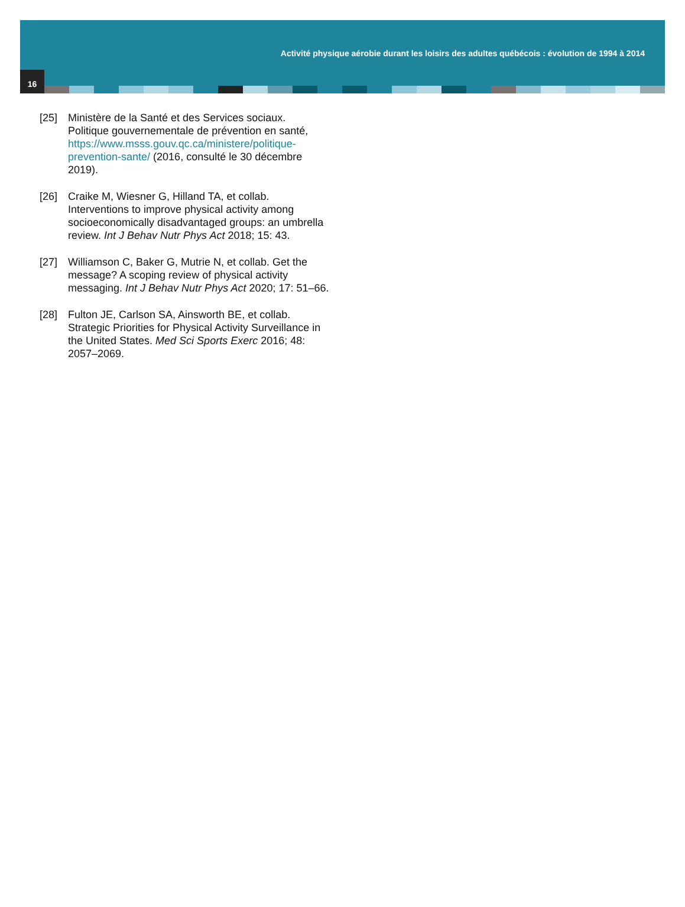Activité physique aérobie durant les loisirs des adultes québécois : évolution de 1994 à 2014
16
[25] Ministère de la Santé et des Services sociaux. Politique gouvernementale de prévention en santé, https://www.msss.gouv.qc.ca/ministere/politique-prevention-sante/ (2016, consulté le 30 décembre 2019).
[26] Craike M, Wiesner G, Hilland TA, et collab. Interventions to improve physical activity among socioeconomically disadvantaged groups: an umbrella review. Int J Behav Nutr Phys Act 2018; 15: 43.
[27] Williamson C, Baker G, Mutrie N, et collab. Get the message? A scoping review of physical activity messaging. Int J Behav Nutr Phys Act 2020; 17: 51–66.
[28] Fulton JE, Carlson SA, Ainsworth BE, et collab. Strategic Priorities for Physical Activity Surveillance in the United States. Med Sci Sports Exerc 2016; 48: 2057–2069.